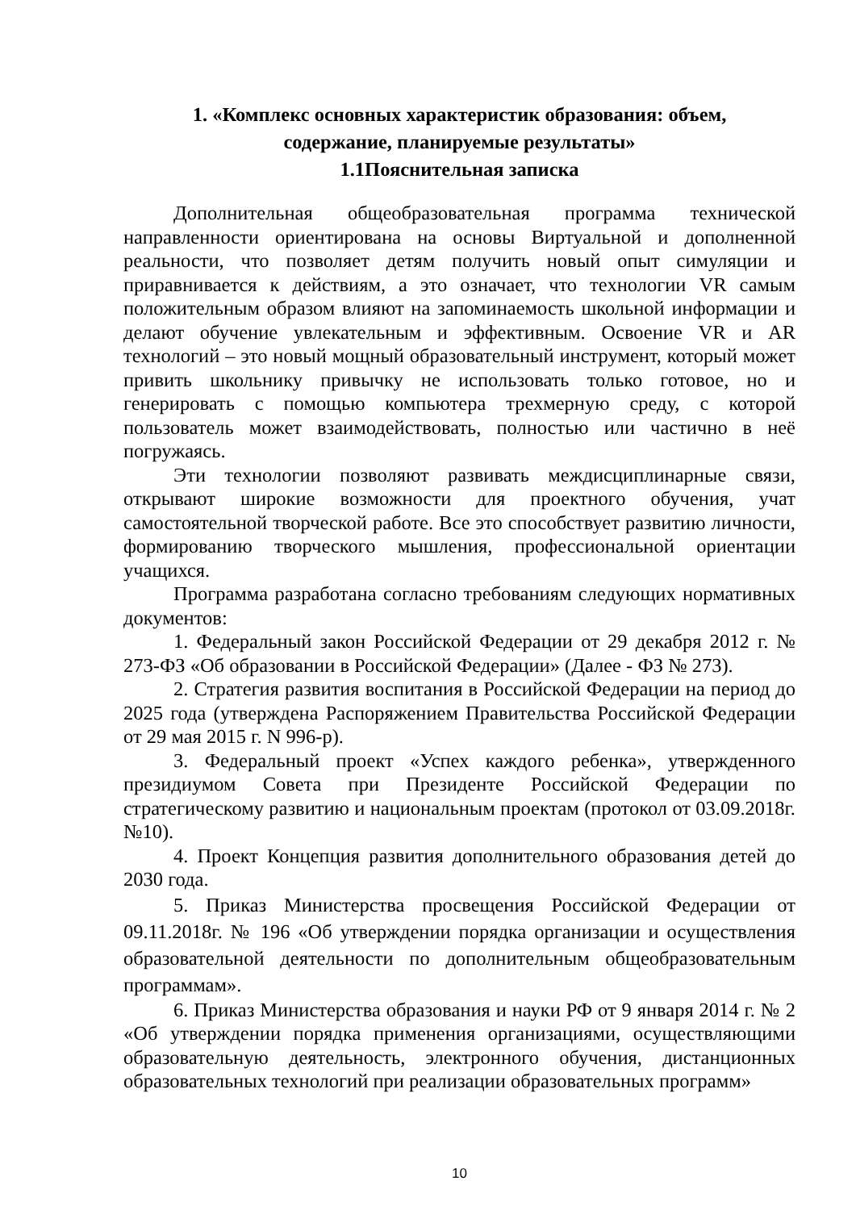1. «Комплекс основных характеристик образования: объем,
содержание, планируемые результаты»
1.1Пояснительная записка
Дополнительная общеобразовательная программа технической направленности ориентирована на основы Виртуальной и дополненной реальности, что позволяет детям получить новый опыт симуляции и приравнивается к действиям, а это означает, что технологии VR самым положительным образом влияют на запоминаемость школьной информации и делают обучение увлекательным и эффективным. Освоение VR и AR технологий – это новый мощный образовательный инструмент, который может привить школьнику привычку не использовать только готовое, но и генерировать с помощью компьютера трехмерную среду, с которой пользователь может взаимодействовать, полностью или частично в неё погружаясь.
Эти технологии позволяют развивать междисциплинарные связи, открывают широкие возможности для проектного обучения, учат самостоятельной творческой работе. Все это способствует развитию личности, формированию творческого мышления, профессиональной ориентации учащихся.
Программа разработана согласно требованиям следующих нормативных документов:
1. Федеральный закон Российской Федерации от 29 декабря 2012 г. № 273-ФЗ «Об образовании в Российской Федерации» (Далее - ФЗ № 273).
2. Стратегия развития воспитания в Российской Федерации на период до 2025 года (утверждена Распоряжением Правительства Российской Федерации от 29 мая 2015 г. N 996-р).
3. Федеральный проект «Успех каждого ребенка», утвержденного президиумом Совета при Президенте Российской Федерации по стратегическому развитию и национальным проектам (протокол от 03.09.2018г. №10).
4. Проект Концепция развития дополнительного образования детей до 2030 года.
5. Приказ Министерства просвещения Российской Федерации от 09.11.2018г. № 196 «Об утверждении порядка организации и осуществления образовательной деятельности по дополнительным общеобразовательным программам».
6. Приказ Министерства образования и науки РФ от 9 января 2014 г. № 2 «Об утверждении порядка применения организациями, осуществляющими образовательную деятельность, электронного обучения, дистанционных образовательных технологий при реализации образовательных программ»
10